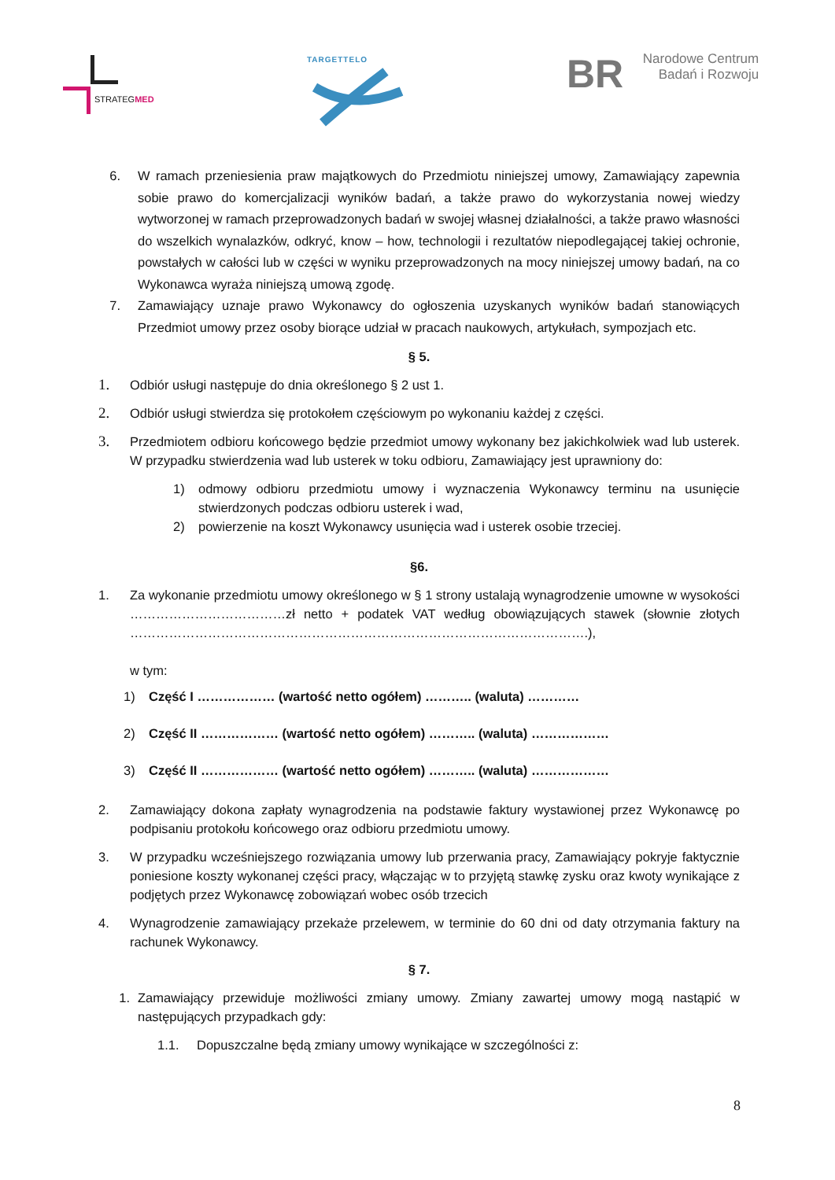STRATEGMED TARGETTELO
BR Narodowe Centrum
Badań i Rozwoju
6. W ramach przeniesienia praw majątkowych do Przedmiotu niniejszej umowy, Zamawiający zapewnia sobie prawo do komercjalizacji wyników badań, a także prawo do wykorzystania nowej wiedzy wytworzonej w ramach przeprowadzonych badań w swojej własnej działalności, a także prawo własności do wszelkich wynalazków, odkryć, know – how, technologii i rezultatów niepodlegającej takiej ochronie, powstałych w całości lub w części w wyniku przeprowadzonych na mocy niniejszej umowy badań, na co Wykonawca wyraża niniejszą umową zgodę.
7. Zamawiający uznaje prawo Wykonawcy do ogłoszenia uzyskanych wyników badań stanowiących Przedmiot umowy przez osoby biorące udział w pracach naukowych, artykułach, sympozjach etc.
§ 5.
1.
Odbiór usługi następuje do dnia określonego § 2 ust 1.
2.
Odbiór usługi stwierdza się protokołem częściowym po wykonaniu każdej z części.
3.
Przedmiotem odbioru końcowego będzie przedmiot umowy wykonany bez jakichkolwiek wad lub usterek. W przypadku stwierdzenia wad lub usterek w toku odbioru, Zamawiający jest uprawniony do:
1) odmowy odbioru przedmiotu umowy i wyznaczenia Wykonawcy terminu na usunięcie stwierdzonych podczas odbioru usterek i wad,
2) powierzenie na koszt Wykonawcy usunięcia wad i usterek osobie trzeciej.
§6.
1. Za wykonanie przedmiotu umowy określonego w § 1 strony ustalają wynagrodzenie umowne w wysokości ………………………………zł netto + podatek VAT według obowiązujących stawek (słownie złotych …………………………………………………………………………………………….),
w tym:
1) Część I ……………… (wartość netto ogółem) ……….. (waluta) …………
2) Część II ……………… (wartość netto ogółem) ……….. (waluta) ………………
3) Część II ……………… (wartość netto ogółem) ……….. (waluta) ………………
2. Zamawiający dokona zapłaty wynagrodzenia na podstawie faktury wystawionej przez Wykonawcę po podpisaniu protokołu końcowego oraz odbioru przedmiotu umowy.
3. W przypadku wcześniejszego rozwiązania umowy lub przerwania pracy, Zamawiający pokryje faktycznie poniesione koszty wykonanej części pracy, włączając w to przyjętą stawkę zysku oraz kwoty wynikające z podjętych przez Wykonawcę zobowiązań wobec osób trzecich
4. Wynagrodzenie zamawiający przekaże przelewem, w terminie do 60 dni od daty otrzymania faktury na rachunek Wykonawcy.
§ 7.
1. Zamawiający przewiduje możliwości zmiany umowy. Zmiany zawartej umowy mogą nastąpić w następujących przypadkach gdy:
1.1. Dopuszczalne będą zmiany umowy wynikające w szczególności z:
8